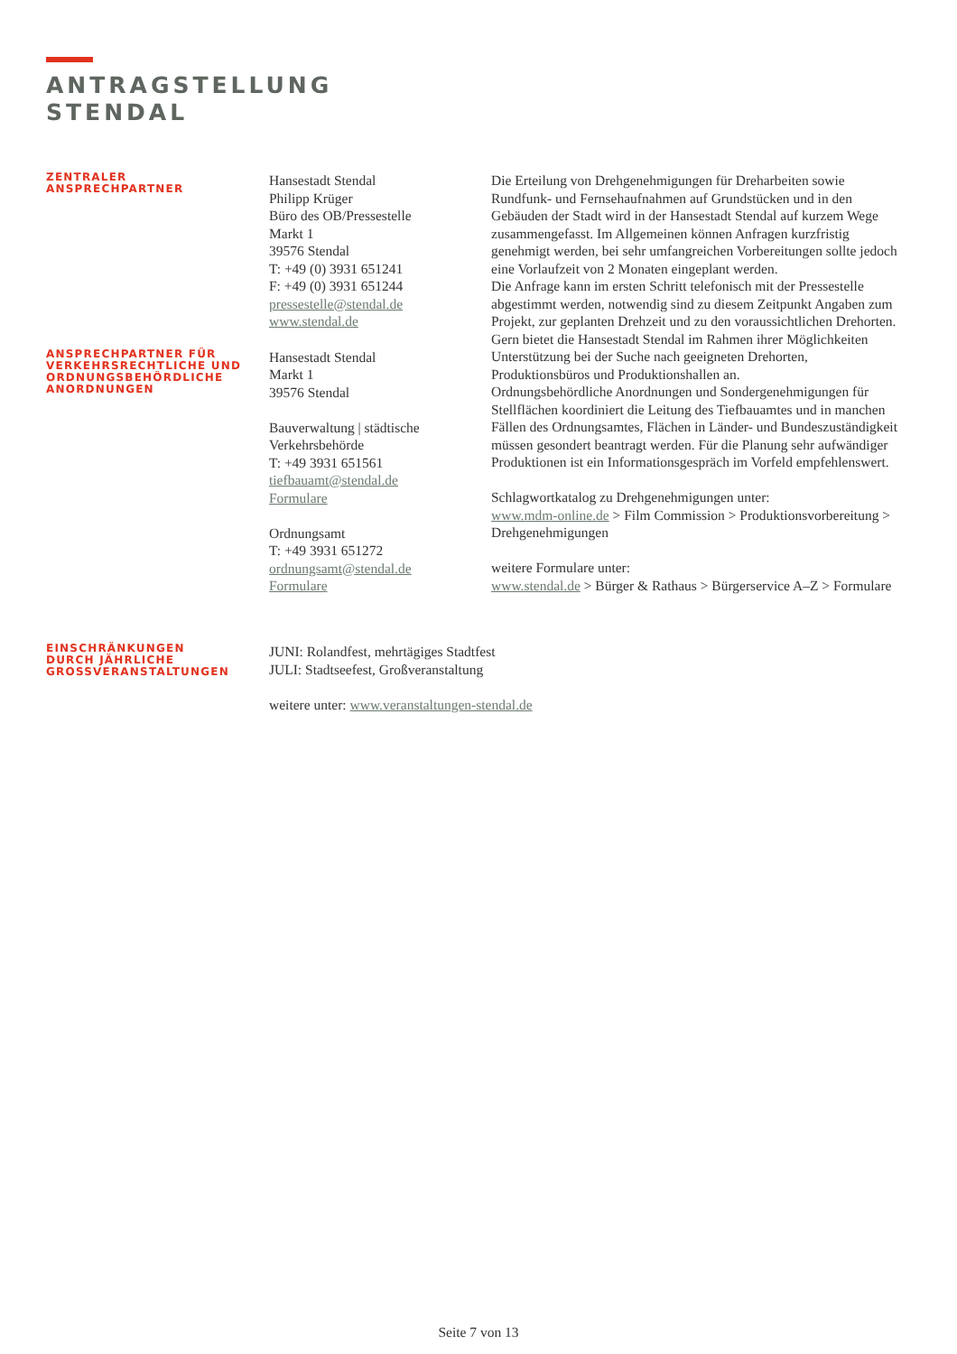ANTRAGSTELLUNG
STENDAL
ZENTRALER
ANSPRECHPARTNER
Hansestadt Stendal
Philipp Krüger
Büro des OB/Pressestelle
Markt 1
39576 Stendal
T: +49 (0) 3931 651241
F: +49 (0) 3931 651244
pressestelle@stendal.de
www.stendal.de
ANSPRECHPARTNER FÜR
VERKEHRSRECHTLICHE UND
ORDNUNGSBEHÖRDLICHE
ANORDNUNGEN
Hansestadt Stendal
Markt 1
39576 Stendal
Bauverwaltung | städtische Verkehrsbehörde
T: +49 3931 651561
tiefbauamt@stendal.de
Formulare
Ordnungsamt
T: +49 3931 651272
ordnungsamt@stendal.de
Formulare
Die Erteilung von Drehgenehmigungen für Dreharbeiten sowie Rundfunk- und Fernsehaufnahmen auf Grundstücken und in den Gebäuden der Stadt wird in der Hansestadt Stendal auf kurzem Wege zusammengefasst. Im Allgemeinen können Anfragen kurzfristig genehmigt werden, bei sehr umfangreichen Vorbereitungen sollte jedoch eine Vorlaufzeit von 2 Monaten eingeplant werden.
Die Anfrage kann im ersten Schritt telefonisch mit der Pressestelle abgestimmt werden, notwendig sind zu diesem Zeitpunkt Angaben zum Projekt, zur geplanten Drehzeit und zu den voraussichtlichen Drehorten. Gern bietet die Hansestadt Stendal im Rahmen ihrer Möglichkeiten Unterstützung bei der Suche nach geeigneten Drehorten, Produktionsbüros und Produktionshallen an.
Ordnungsbehördliche Anordnungen und Sondergenehmigungen für Stellflächen koordiniert die Leitung des Tiefbauamtes und in manchen Fällen des Ordnungsamtes, Flächen in Länder- und Bundeszuständigkeit müssen gesondert beantragt werden. Für die Planung sehr aufwändiger Produktionen ist ein Informationsgespräch im Vorfeld empfehlenswert.
Schlagwortkatalog zu Drehgenehmigungen unter:
www.mdm-online.de > Film Commission > Produktionsvorbereitung > Drehgenehmigungen
weitere Formulare unter:
www.stendal.de > Bürger & Rathaus > Bürgerservice A–Z > Formulare
EINSCHRÄNKUNGEN
DURCH JÄHRLICHE
GROSSVERANSTALTUNGEN
JUNI: Rolandfest, mehrtägiges Stadtfest
JULI: Stadtseefest, Großveranstaltung
weitere unter: www.veranstaltungen-stendal.de
Seite 7 von 13